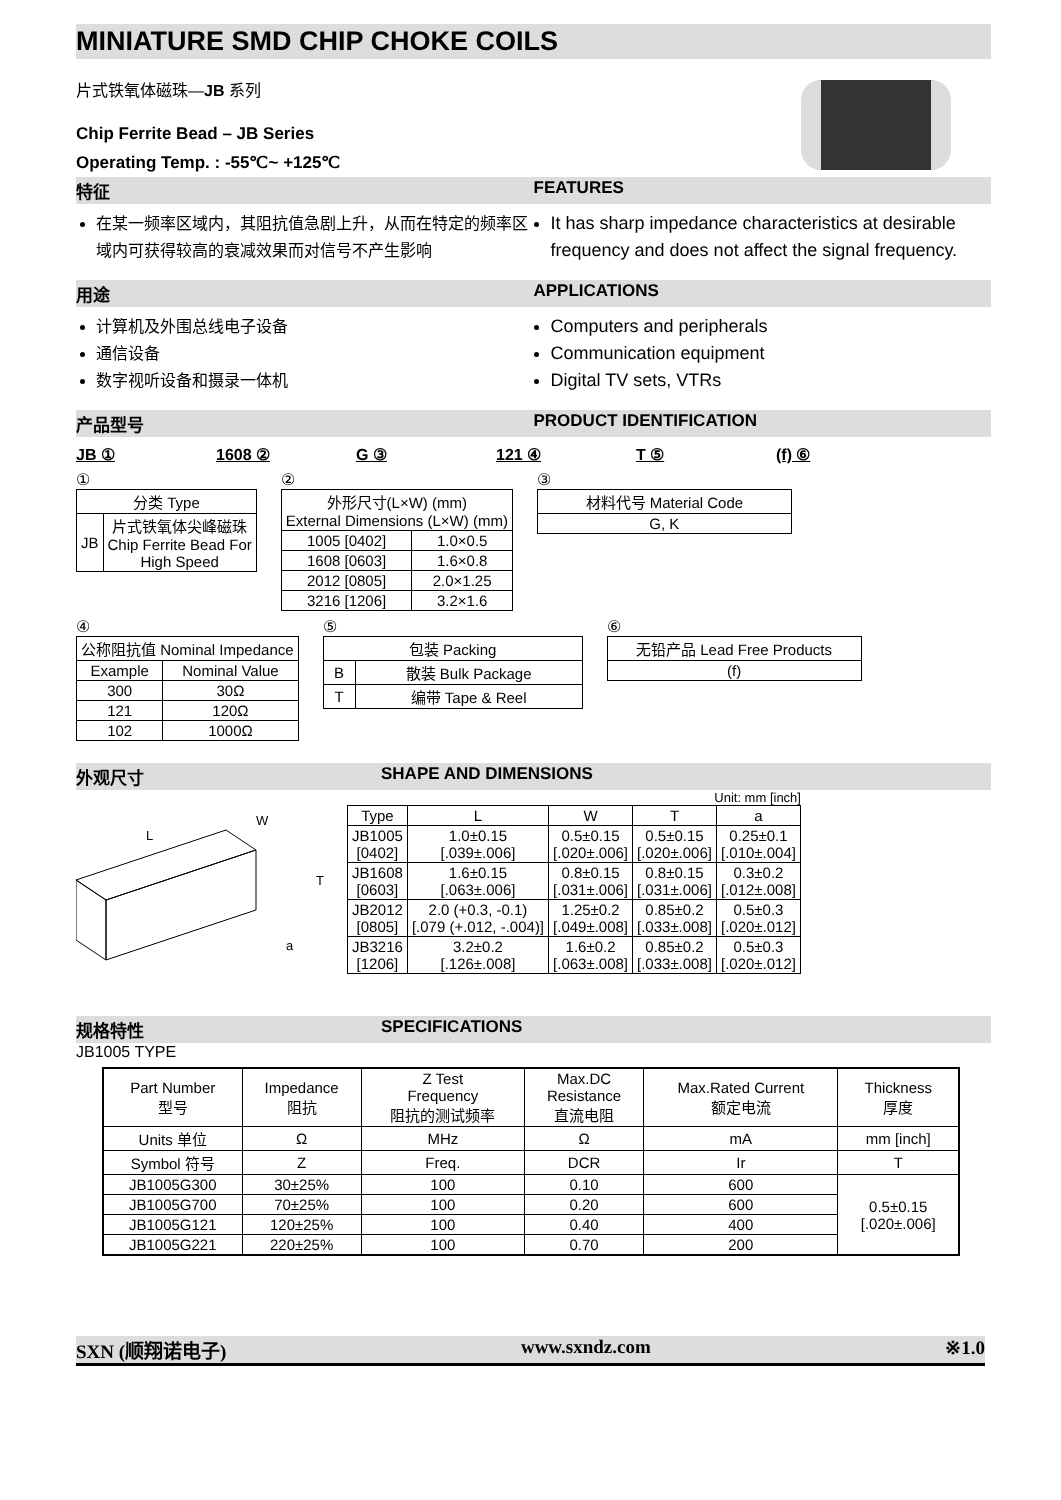MINIATURE SMD CHIP CHOKE COILS
片式铁氧体磁珠—JB 系列
Chip Ferrite Bead – JB Series
Operating Temp. : -55℃~ +125℃
特征 FEATURES
在某一频率区域内，其阻抗值急剧上升，从而在特定的频率区域内可获得较高的衰减效果而对信号不产生影响
It has sharp impedance characteristics at desirable frequency and does not affect the signal frequency.
用途 APPLICATIONS
计算机及外围总线电子设备
通信设备
数字视听设备和摄录一体机
Computers and peripherals
Communication equipment
Digital TV sets, VTRs
产品型号 PRODUCT IDENTIFICATION
JB ① 1608 ② G ③ 121 ④ T ⑤ (f) ⑥
①
| 分类 Type | |
| JB | 片式铁氧体尖峰磁珠 Chip Ferrite Bead For High Speed |
②
| 外形尺寸(L×W) (mm) External Dimensions (L×W) (mm) | |
| 1005 [0402] | 1.0×0.5 |
| 1608 [0603] | 1.6×0.8 |
| 2012 [0805] | 2.0×1.25 |
| 3216 [1206] | 3.2×1.6 |
③
| 材料代号 Material Code |
| G, K |
④
| 公称阻抗值 Nominal Impedance | |
| Example | Nominal Value |
| 300 | 30Ω |
| 121 | 120Ω |
| 102 | 1000Ω |
⑤
| 包装 Packing | |
| B | 散装 Bulk Package |
| T | 编带 Tape & Reel |
⑥
| 无铅产品 Lead Free Products |
| (f) |
外观尺寸 SHAPE AND DIMENSIONS
L
W
T
a
Unit: mm [inch]
| Type | L | W | T | a |
| JB1005 [0402] | 1.0±0.15 [.039±.006] | 0.5±0.15 [.020±.006] | 0.5±0.15 [.020±.006] | 0.25±0.1 [.010±.004] |
| JB1608 [0603] | 1.6±0.15 [.063±.006] | 0.8±0.15 [.031±.006] | 0.8±0.15 [.031±.006] | 0.3±0.2 [.012±.008] |
| JB2012 [0805] | 2.0 (+0.3, -0.1) [.079 (+.012, -.004)] | 1.25±0.2 [.049±.008] | 0.85±0.2 [.033±.008] | 0.5±0.3 [.020±.012] |
| JB3216 [1206] | 3.2±0.2 [.126±.008] | 1.6±0.2 [.063±.008] | 0.85±0.2 [.033±.008] | 0.5±0.3 [.020±.012] |
规格特性 SPECIFICATIONS
JB1005 TYPE
| Part Number 型号 | Impedance 阻抗 | Z Test Frequency 阻抗的测试频率 | Max.DC Resistance 直流电阻 | Max.Rated Current 额定电流 | Thickness 厚度 |
| Units 单位 | Ω | MHz | Ω | mA | mm [inch] |
| Symbol 符号 | Z | Freq. | DCR | Ir | T |
| JB1005G300 | 30±25% | 100 | 0.10 | 600 | 0.5±0.15 [.020±.006] |
| JB1005G700 | 70±25% | 100 | 0.20 | 600 | |
| JB1005G121 | 120±25% | 100 | 0.40 | 400 | |
| JB1005G221 | 220±25% | 100 | 0.70 | 200 | |
SXN (顺翔诺电子) www.sxndz.com ※1.0